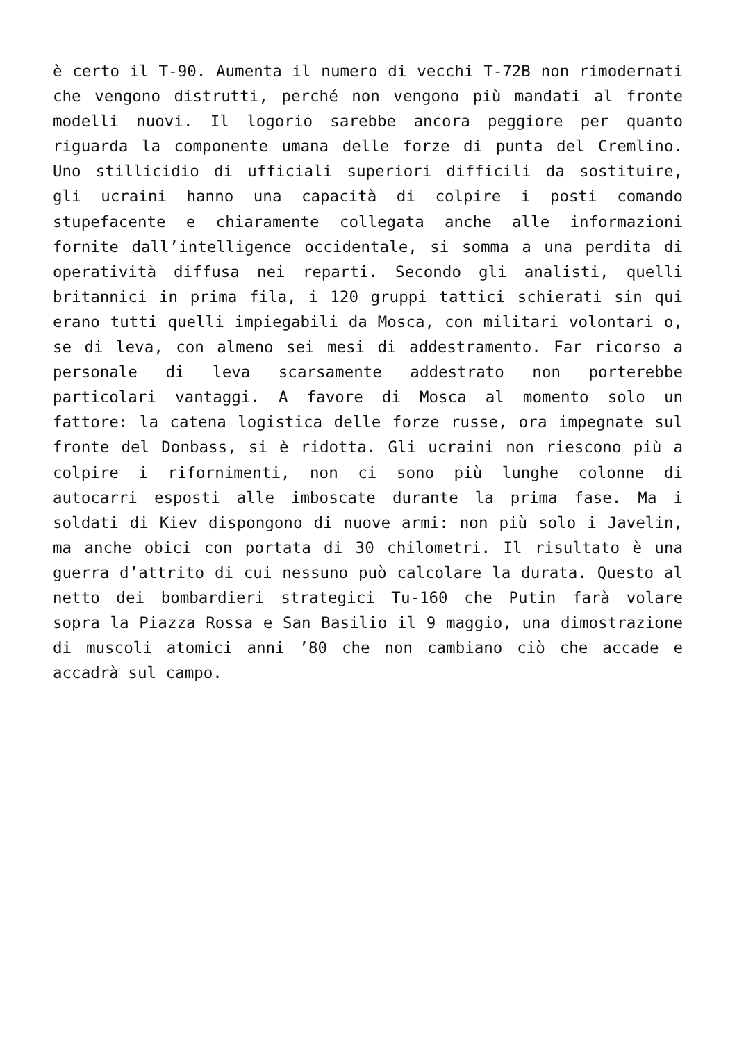è certo il T-90. Aumenta il numero di vecchi T-72B non rimodernati che vengono distrutti, perché non vengono più mandati al fronte modelli nuovi. Il logorio sarebbe ancora peggiore per quanto riguarda la componente umana delle forze di punta del Cremlino. Uno stillicidio di ufficiali superiori difficili da sostituire, gli ucraini hanno una capacità di colpire i posti comando stupefacente e chiaramente collegata anche alle informazioni fornite dall’intelligence occidentale, si somma a una perdita di operatività diffusa nei reparti. Secondo gli analisti, quelli britannici in prima fila, i 120 gruppi tattici schierati sin qui erano tutti quelli impiegabili da Mosca, con militari volontari o, se di leva, con almeno sei mesi di addestramento. Far ricorso a personale di leva scarsamente addestrato non porterebbe particolari vantaggi. A favore di Mosca al momento solo un fattore: la catena logistica delle forze russe, ora impegnate sul fronte del Donbass, si è ridotta. Gli ucraini non riescono più a colpire i rifornimenti, non ci sono più lunghe colonne di autocarri esposti alle imboscate durante la prima fase. Ma i soldati di Kiev dispongono di nuove armi: non più solo i Javelin, ma anche obici con portata di 30 chilometri. Il risultato è una guerra d’attrito di cui nessuno può calcolare la durata. Questo al netto dei bombardieri strategici Tu-160 che Putin farà volare sopra la Piazza Rossa e San Basilio il 9 maggio, una dimostrazione di muscoli atomici anni ’80 che non cambiano ciò che accade e accadrà sul campo.